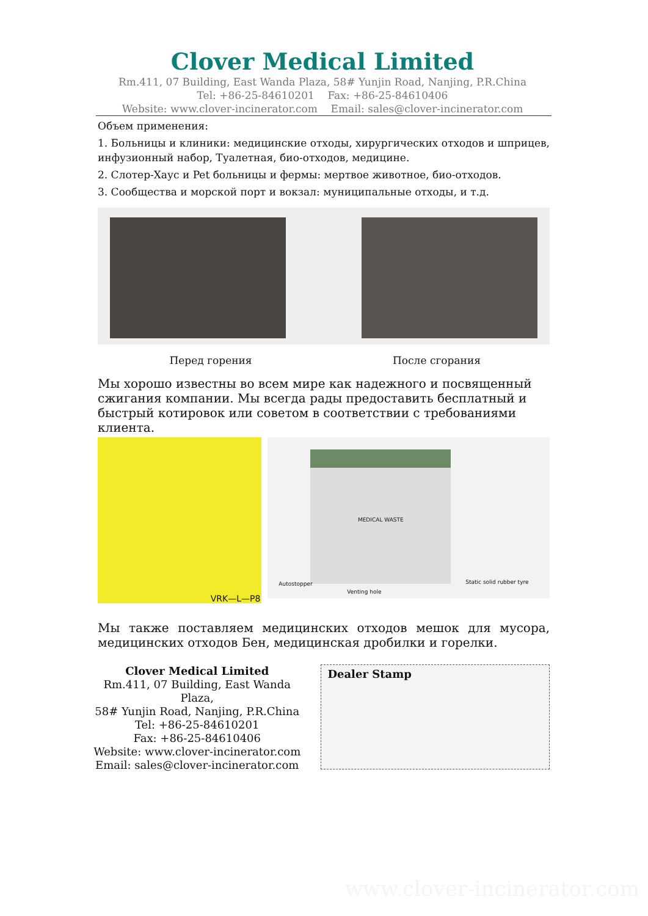Clover Medical Limited
Rm.411, 07 Building, East Wanda Plaza, 58# Yunjin Road, Nanjing, P.R.China
Tel: +86-25-84610201 Fax: +86-25-84610406
Website: www.clover-incinerator.com Email: sales@clover-incinerator.com
Объем применения:
1. Больницы и клиники: медицинские отходы, хирургических отходов и шприцев, инфузионный набор, Туалетная, био-отходов, медицине.
2. Слотер-Хаус и Pet больницы и фермы: мертвое животное, био-отходов.
3. Сообщества и морской порт и вокзал: муниципальные отходы, и т.д.
Перед горения После сгорания
Мы хорошо известны во всем мире как надежного и посвященный сжигания компании. Мы всегда рады предоставить бесплатный и быстрый котировок или советом в соответствии с требованиями клиента.
VRK—L—P8
MEDICAL WASTE
Autostopper
Venting hole
Static solid rubber tyre
Мы также поставляем медицинских отходов мешок для мусора, медицинских отходов Бен, медицинская дробилки и горелки.
Clover Medical Limited
Rm.411, 07 Building, East Wanda Plaza,
58# Yunjin Road, Nanjing, P.R.China
Tel: +86-25-84610201
Fax: +86-25-84610406
Website: www.clover-incinerator.com
Email: sales@clover-incinerator.com
Dealer Stamp
www.clover-incinerator.com